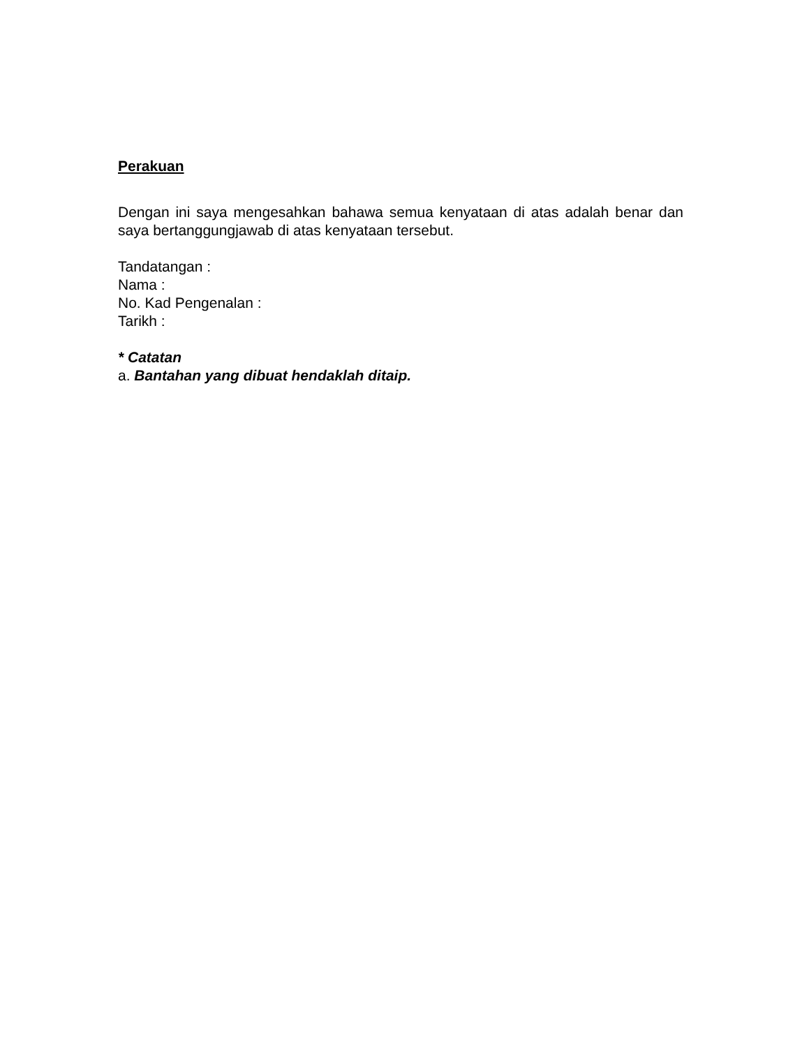Perakuan
Dengan ini saya mengesahkan bahawa semua kenyataan di atas adalah benar dan saya bertanggungjawab di atas kenyataan tersebut.
Tandatangan :
Nama :
No. Kad Pengenalan :
Tarikh :
* Catatan
a. Bantahan yang dibuat hendaklah ditaip.